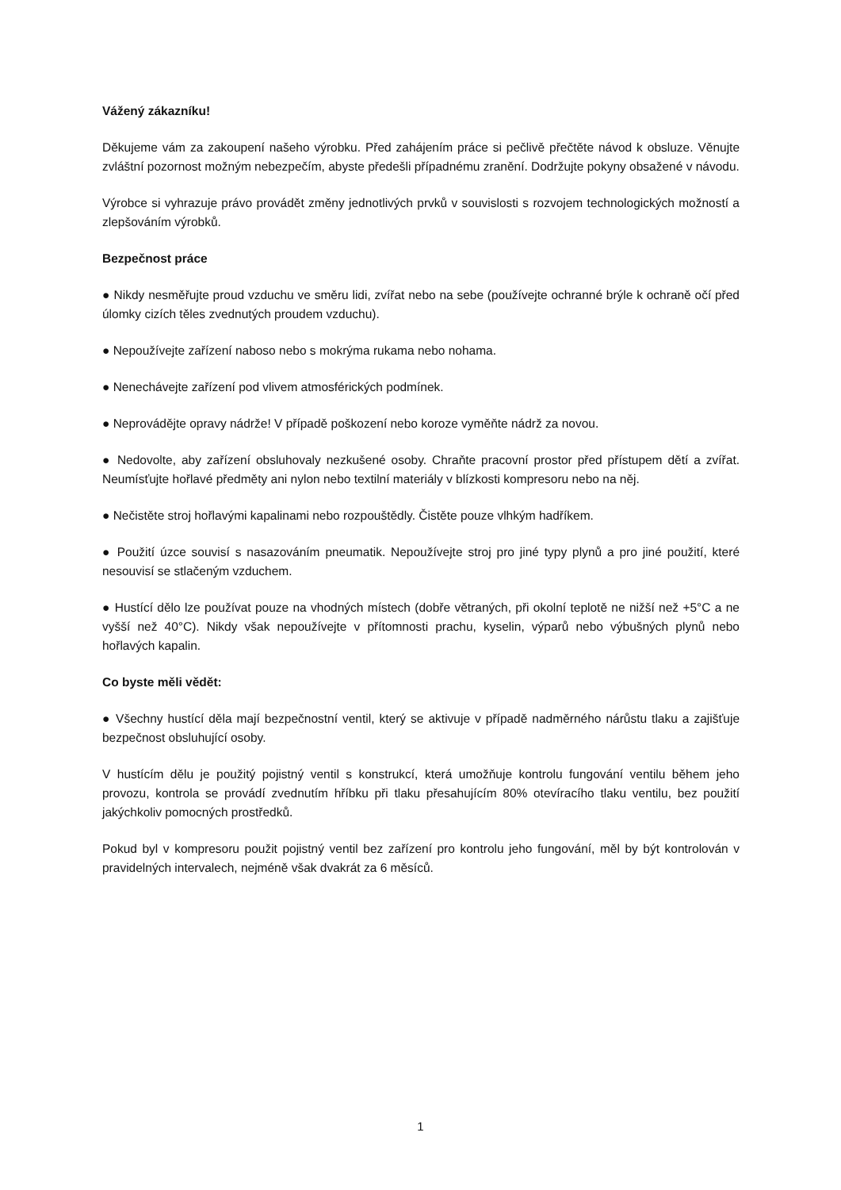Vážený zákazníku!
Děkujeme vám za zakoupení našeho výrobku. Před zahájením práce si pečlivě přečtěte návod k obsluze. Věnujte zvláštní pozornost možným nebezpečím, abyste předešli případnému zranění. Dodržujte pokyny obsažené v návodu.
Výrobce si vyhrazuje právo provádět změny jednotlivých prvků v souvislosti s rozvojem technologických možností a zlepšováním výrobků.
Bezpečnost práce
● Nikdy nesměřujte proud vzduchu ve směru lidi, zvířat nebo na sebe (používejte ochranné brýle k ochraně očí před úlomky cizích těles zvednutých proudem vzduchu).
● Nepoužívejte zařízení naboso nebo s mokrýma rukama nebo nohama.
● Nenechávejte zařízení pod vlivem atmosférických podmínek.
● Neprovádějte opravy nádrže! V případě poškození nebo koroze vyměňte nádrž za novou.
● Nedovolte, aby zařízení obsluhovaly nezkušené osoby. Chraňte pracovní prostor před přístupem dětí a zvířat. Neumísťujte hořlavé předměty ani nylon nebo textilní materiály v blízkosti kompresoru nebo na něj.
● Nečistěte stroj hořlavými kapalinami nebo rozpouštědly. Čistěte pouze vlhkým hadříkem.
● Použití úzce souvisí s nasazováním pneumatik. Nepoužívejte stroj pro jiné typy plynů a pro jiné použití, které nesouvisí se stlačeným vzduchem.
● Hustící dělo lze používat pouze na vhodných místech (dobře větraných, při okolní teplotě ne nižší než +5°C a ne vyšší než 40°C). Nikdy však nepoužívejte v přítomnosti prachu, kyselin, výparů nebo výbušných plynů nebo hořlavých kapalin.
Co byste měli vědět:
● Všechny hustící děla mají bezpečnostní ventil, který se aktivuje v případě nadměrného nárůstu tlaku a zajišťuje bezpečnost obsluhující osoby.
V hustícím dělu je použitý pojistný ventil s konstrukcí, která umožňuje kontrolu fungování ventilu během jeho provozu, kontrola se provádí zvednutím hříbku při tlaku přesahujícím 80% otevíracího tlaku ventilu, bez použití jakýchkoliv pomocných prostředků.
Pokud byl v kompresoru použit pojistný ventil bez zařízení pro kontrolu jeho fungování, měl by být kontrolován v pravidelných intervalech, nejméně však dvakrát za 6 měsíců.
1